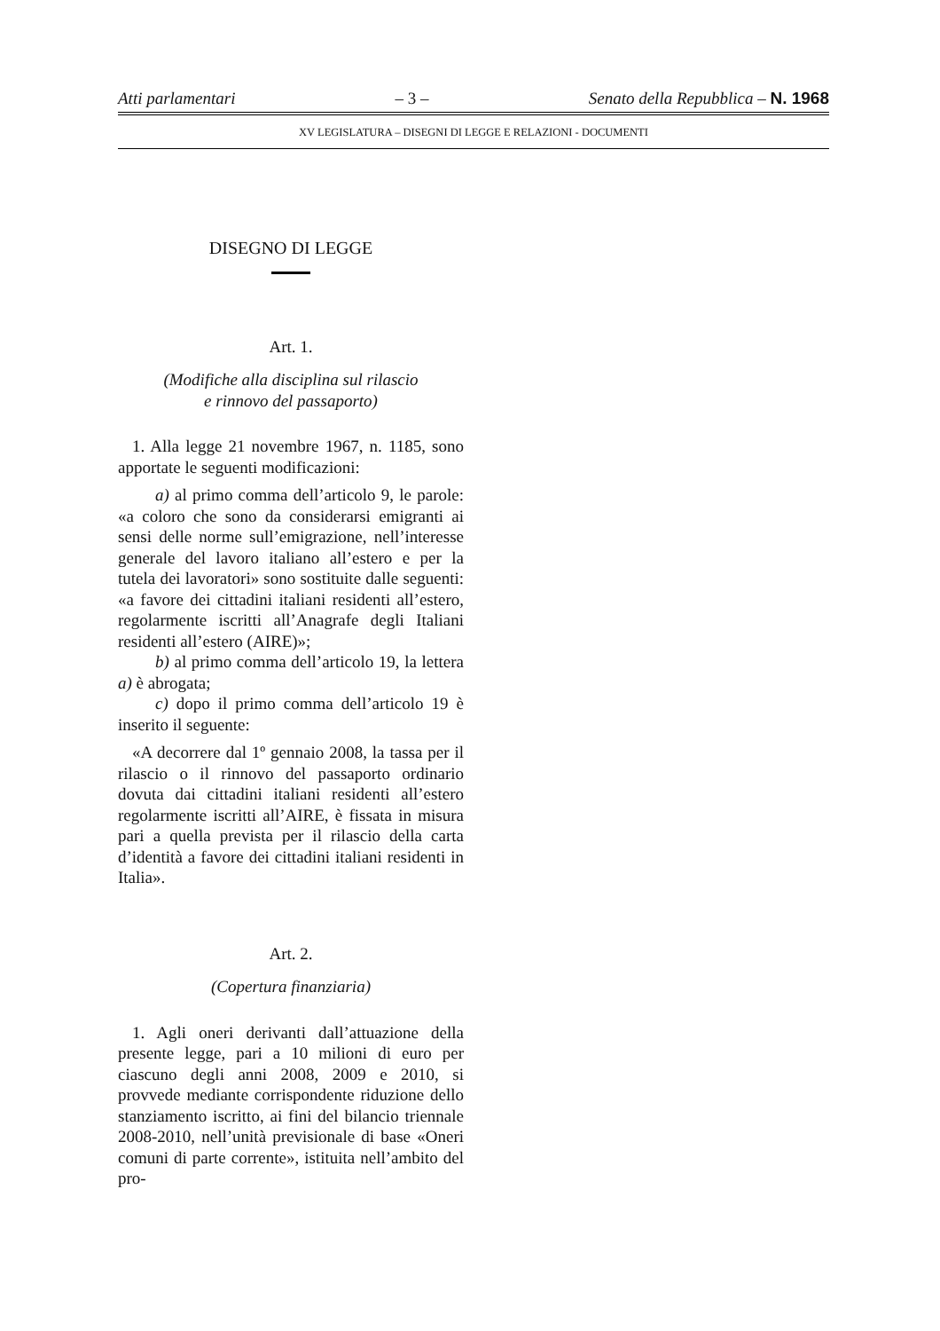Atti parlamentari – 3 – Senato della Repubblica – N. 1968
XV LEGISLATURA – DISEGNI DI LEGGE E RELAZIONI - DOCUMENTI
DISEGNO DI LEGGE
Art. 1.
(Modifiche alla disciplina sul rilascio
e rinnovo del passaporto)
1. Alla legge 21 novembre 1967, n. 1185, sono apportate le seguenti modificazioni:
a) al primo comma dell’articolo 9, le parole: «a coloro che sono da considerarsi emigranti ai sensi delle norme sull’emigrazione, nell’interesse generale del lavoro italiano all’estero e per la tutela dei lavoratori» sono sostituite dalle seguenti: «a favore dei cittadini italiani residenti all’estero, regolarmente iscritti all’Anagrafe degli Italiani residenti all’estero (AIRE)»;
b) al primo comma dell’articolo 19, la lettera a) è abrogata;
c) dopo il primo comma dell’articolo 19 è inserito il seguente:
«A decorrere dal 1º gennaio 2008, la tassa per il rilascio o il rinnovo del passaporto ordinario dovuta dai cittadini italiani residenti all’estero regolarmente iscritti all’AIRE, è fissata in misura pari a quella prevista per il rilascio della carta d’identità a favore dei cittadini italiani residenti in Italia».
Art. 2.
(Copertura finanziaria)
1. Agli oneri derivanti dall’attuazione della presente legge, pari a 10 milioni di euro per ciascuno degli anni 2008, 2009 e 2010, si provvede mediante corrispondente riduzione dello stanziamento iscritto, ai fini del bilancio triennale 2008-2010, nell’unità previsionale di base «Oneri comuni di parte corrente», istituita nell’ambito del pro-